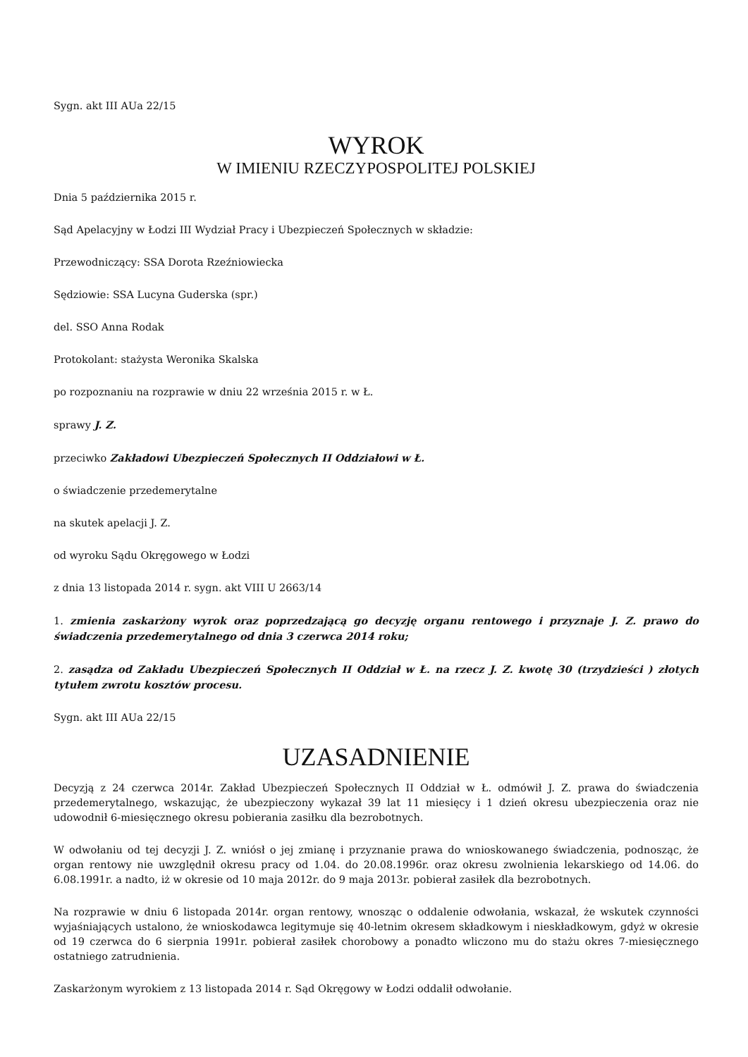Sygn. akt III AUa 22/15
WYROK
W IMIENIU RZECZYPOSPOLITEJ POLSKIEJ
Dnia 5 października 2015 r.
Sąd Apelacyjny w Łodzi III Wydział Pracy i Ubezpieczeń Społecznych w składzie:
Przewodniczący: SSA Dorota Rzeźniowiecka
Sędziowie: SSA Lucyna Guderska (spr.)
del. SSO Anna Rodak
Protokolant: stażysta Weronika Skalska
po rozpoznaniu na rozprawie w dniu 22 września 2015 r. w Ł.
sprawy J. Z.
przeciwko Zakładowi Ubezpieczeń Społecznych II Oddziałowi w Ł.
o świadczenie przedemerytalne
na skutek apelacji J. Z.
od wyroku Sądu Okręgowego w Łodzi
z dnia 13 listopada 2014 r. sygn. akt VIII U 2663/14
1. zmienia zaskarżony wyrok oraz poprzedzającą go decyzję organu rentowego i przyznaje J. Z. prawo do świadczenia przedemerytalnego od dnia 3 czerwca 2014 roku;
2. zasądza od Zakładu Ubezpieczeń Społecznych II Oddział w Ł. na rzecz J. Z. kwotę 30 (trzydzieści ) złotych tytułem zwrotu kosztów procesu.
Sygn. akt III AUa 22/15
UZASADNIENIE
Decyzją z 24 czerwca 2014r. Zakład Ubezpieczeń Społecznych II Oddział w Ł. odmówił J. Z. prawa do świadczenia przedemerytalnego, wskazując, że ubezpieczony wykazał 39 lat 11 miesięcy i 1 dzień okresu ubezpieczenia oraz nie udowodnił 6-miesięcznego okresu pobierania zasiłku dla bezrobotnych.
W odwołaniu od tej decyzji J. Z. wniósł o jej zmianę i przyznanie prawa do wnioskowanego świadczenia, podnosząc, że organ rentowy nie uwzględnił okresu pracy od 1.04. do 20.08.1996r. oraz okresu zwolnienia lekarskiego od 14.06. do 6.08.1991r. a nadto, iż w okresie od 10 maja 2012r. do 9 maja 2013r. pobierał zasiłek dla bezrobotnych.
Na rozprawie w dniu 6 listopada 2014r. organ rentowy, wnosząc o oddalenie odwołania, wskazał, że wskutek czynności wyjaśniających ustalono, że wnioskodawca legitymuje się 40-letnim okresem składkowym i nieskładkowym, gdyż w okresie od 19 czerwca do 6 sierpnia 1991r. pobierał zasiłek chorobowy a ponadto wliczono mu do stażu okres 7-miesięcznego ostatniego zatrudnienia.
Zaskarżonym wyrokiem z 13 listopada 2014 r. Sąd Okręgowy w Łodzi oddalił odwołanie.